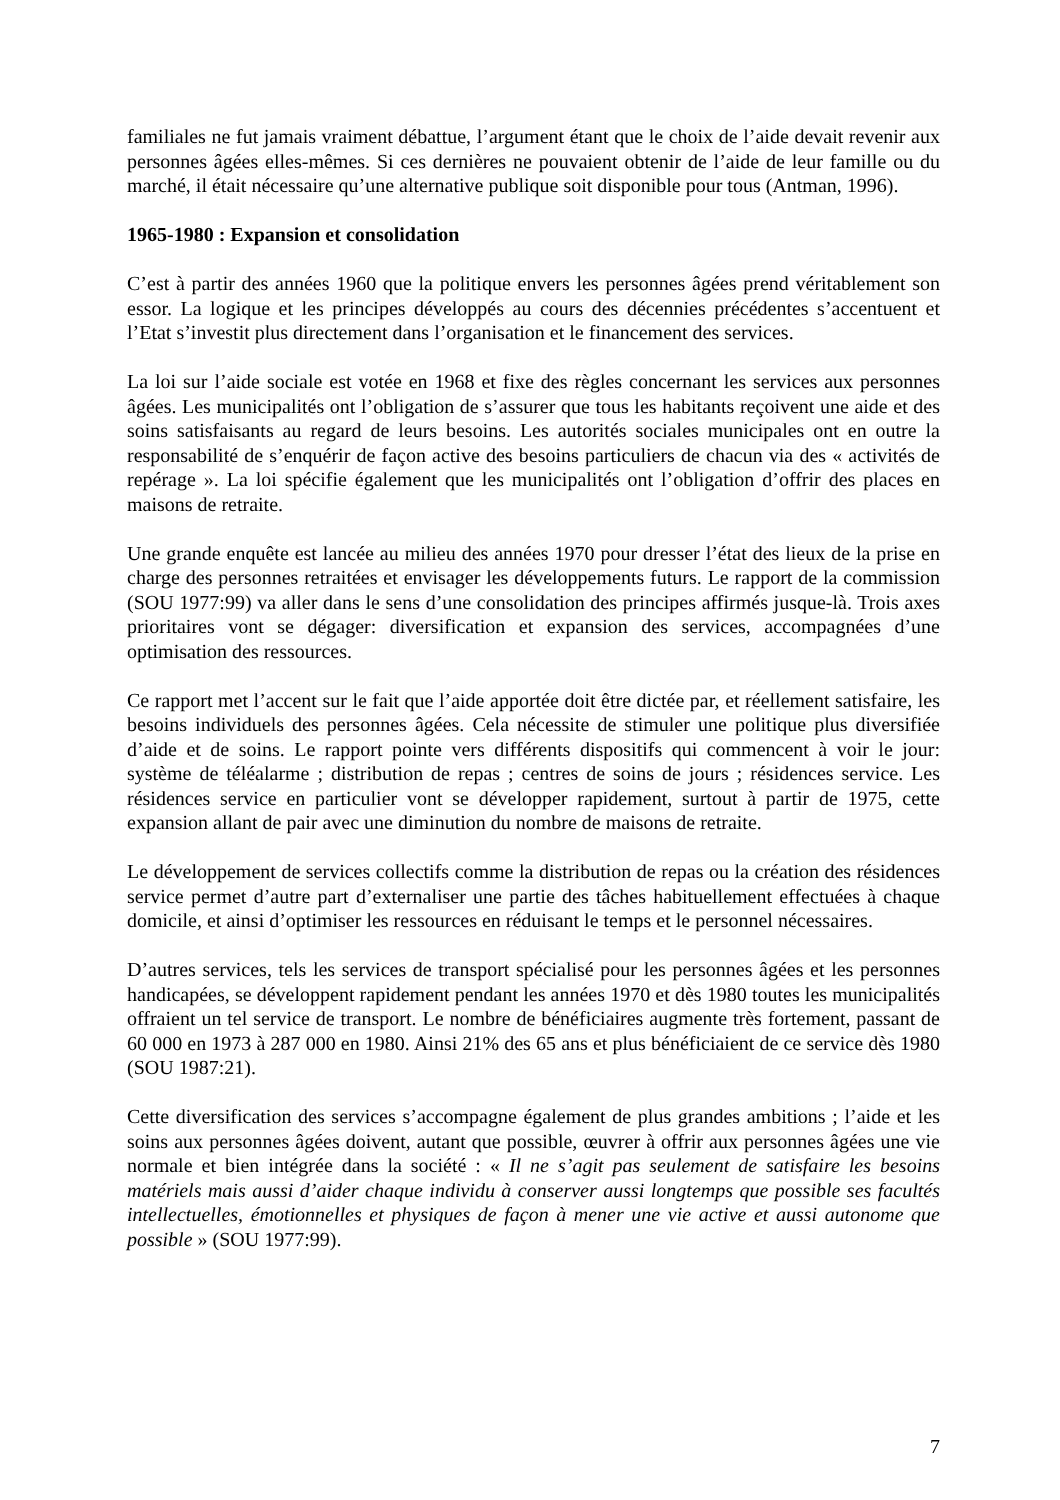familiales ne fut jamais vraiment débattue, l’argument étant que le choix de l’aide devait revenir aux personnes âgées elles-mêmes. Si ces dernières ne pouvaient obtenir de l’aide de leur famille ou du marché, il était nécessaire qu’une alternative publique soit disponible pour tous (Antman, 1996).
1965-1980 : Expansion et consolidation
C’est à partir des années 1960 que la politique envers les personnes âgées prend véritablement son essor. La logique et les principes développés au cours des décennies précédentes s’accentuent et l’Etat s’investit plus directement dans l’organisation et le financement des services.
La loi sur l’aide sociale est votée en 1968 et fixe des règles concernant les services aux personnes âgées. Les municipalités ont l’obligation de s’assurer que tous les habitants reçoivent une aide et des soins satisfaisants au regard de leurs besoins. Les autorités sociales municipales ont en outre la responsabilité de s’enquérir de façon active des besoins particuliers de chacun via des « activités de repérage ». La loi spécifie également que les municipalités ont l’obligation d’offrir des places en maisons de retraite.
Une grande enquête est lancée au milieu des années 1970 pour dresser l’état des lieux de la prise en charge des personnes retraitées et envisager les développements futurs. Le rapport de la commission (SOU 1977:99) va aller dans le sens d’une consolidation des principes affirmés jusque-là. Trois axes prioritaires vont se dégager: diversification et expansion des services, accompagnées d’une optimisation des ressources.
Ce rapport met l’accent sur le fait que l’aide apportée doit être dictée par, et réellement satisfaire, les besoins individuels des personnes âgées. Cela nécessite de stimuler une politique plus diversifiée d’aide et de soins. Le rapport pointe vers différents dispositifs qui commencent à voir le jour: système de téléalarme ; distribution de repas ; centres de soins de jours ; résidences service. Les résidences service en particulier vont se développer rapidement, surtout à partir de 1975, cette expansion allant de pair avec une diminution du nombre de maisons de retraite.
Le développement de services collectifs comme la distribution de repas ou la création des résidences service permet d’autre part d’externaliser une partie des tâches habituellement effectuées à chaque domicile, et ainsi d’optimiser les ressources en réduisant le temps et le personnel nécessaires.
D’autres services, tels les services de transport spécialisé pour les personnes âgées et les personnes handicapées, se développent rapidement pendant les années 1970 et dès 1980 toutes les municipalités offraient un tel service de transport. Le nombre de bénéficiaires augmente très fortement, passant de 60 000 en 1973 à 287 000 en 1980. Ainsi 21% des 65 ans et plus bénéficiaient de ce service dès 1980 (SOU 1987:21).
Cette diversification des services s’accompagne également de plus grandes ambitions ; l’aide et les soins aux personnes âgées doivent, autant que possible, œuvrer à offrir aux personnes âgées une vie normale et bien intégrée dans la société : « Il ne s’agit pas seulement de satisfaire les besoins matériels mais aussi d’aider chaque individu à conserver aussi longtemps que possible ses facultés intellectuelles, émotionnelles et physiques de façon à mener une vie active et aussi autonome que possible » (SOU 1977:99).
7